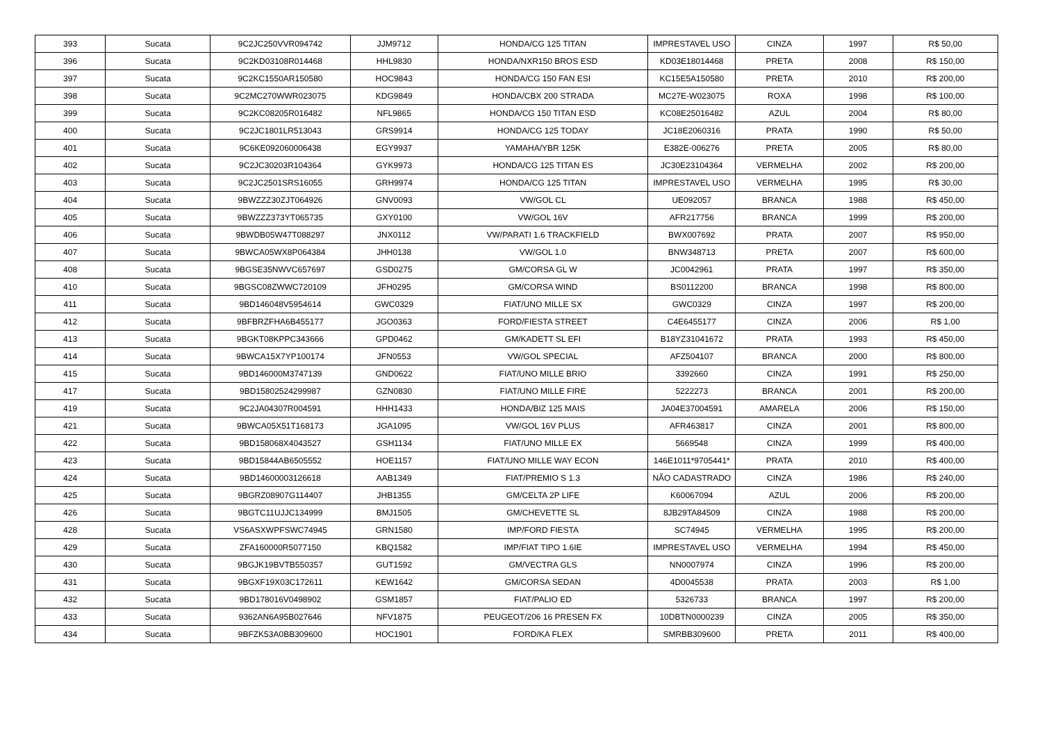| 393 | Sucata | 9C2JC250VVR094742 | JJM9712 | HONDA/CG 125 TITAN | IMPRESTAVEL USO | CINZA | 1997 | R$ 50,00 |
| 396 | Sucata | 9C2KD03108R014468 | HHL9830 | HONDA/NXR150 BROS ESD | KD03E18014468 | PRETA | 2008 | R$ 150,00 |
| 397 | Sucata | 9C2KC1550AR150580 | HOC9843 | HONDA/CG 150 FAN ESI | KC15E5A150580 | PRETA | 2010 | R$ 200,00 |
| 398 | Sucata | 9C2MC270WWR023075 | KDG9849 | HONDA/CBX 200 STRADA | MC27E-W023075 | ROXA | 1998 | R$ 100,00 |
| 399 | Sucata | 9C2KC08205R016482 | NFL9865 | HONDA/CG 150 TITAN ESD | KC08E25016482 | AZUL | 2004 | R$ 80,00 |
| 400 | Sucata | 9C2JC1801LR513043 | GRS9914 | HONDA/CG 125 TODAY | JC18E2060316 | PRATA | 1990 | R$ 50,00 |
| 401 | Sucata | 9C6KE092060006438 | EGY9937 | YAMAHA/YBR 125K | E382E-006276 | PRETA | 2005 | R$ 80,00 |
| 402 | Sucata | 9C2JC30203R104364 | GYK9973 | HONDA/CG 125 TITAN ES | JC30E23104364 | VERMELHA | 2002 | R$ 200,00 |
| 403 | Sucata | 9C2JC2501SRS16055 | GRH9974 | HONDA/CG 125 TITAN | IMPRESTAVEL USO | VERMELHA | 1995 | R$ 30,00 |
| 404 | Sucata | 9BWZZZ30ZJT064926 | GNV0093 | VW/GOL CL | UE092057 | BRANCA | 1988 | R$ 450,00 |
| 405 | Sucata | 9BWZZZ373YT065735 | GXY0100 | VW/GOL 16V | AFR217756 | BRANCA | 1999 | R$ 200,00 |
| 406 | Sucata | 9BWDB05W47T088297 | JNX0112 | VW/PARATI 1.6 TRACKFIELD | BWX007692 | PRATA | 2007 | R$ 950,00 |
| 407 | Sucata | 9BWCA05WX8P064384 | JHH0138 | VW/GOL 1.0 | BNW348713 | PRETA | 2007 | R$ 600,00 |
| 408 | Sucata | 9BGSE35NWVC657697 | GSD0275 | GM/CORSA GL W | JC0042961 | PRATA | 1997 | R$ 350,00 |
| 410 | Sucata | 9BGSC08ZWWC720109 | JFH0295 | GM/CORSA WIND | BS0112200 | BRANCA | 1998 | R$ 800,00 |
| 411 | Sucata | 9BD146048V5954614 | GWC0329 | FIAT/UNO MILLE SX | GWC0329 | CINZA | 1997 | R$ 200,00 |
| 412 | Sucata | 9BFBRZFHA6B455177 | JGO0363 | FORD/FIESTA STREET | C4E6455177 | CINZA | 2006 | R$ 1,00 |
| 413 | Sucata | 9BGKT08KPPC343666 | GPD0462 | GM/KADETT SL EFI | B18YZ31041672 | PRATA | 1993 | R$ 450,00 |
| 414 | Sucata | 9BWCA15X7YP100174 | JFN0553 | VW/GOL SPECIAL | AFZ504107 | BRANCA | 2000 | R$ 800,00 |
| 415 | Sucata | 9BD146000M3747139 | GND0622 | FIAT/UNO MILLE BRIO | 3392660 | CINZA | 1991 | R$ 250,00 |
| 417 | Sucata | 9BD15802524299987 | GZN0830 | FIAT/UNO MILLE FIRE | 5222273 | BRANCA | 2001 | R$ 200,00 |
| 419 | Sucata | 9C2JA04307R004591 | HHH1433 | HONDA/BIZ 125 MAIS | JA04E37004591 | AMARELA | 2006 | R$ 150,00 |
| 421 | Sucata | 9BWCA05X51T168173 | JGA1095 | VW/GOL 16V PLUS | AFR463817 | CINZA | 2001 | R$ 800,00 |
| 422 | Sucata | 9BD158068X4043527 | GSH1134 | FIAT/UNO MILLE EX | 5669548 | CINZA | 1999 | R$ 400,00 |
| 423 | Sucata | 9BD15844AB6505552 | HOE1157 | FIAT/UNO MILLE WAY ECON | 146E1011*9705441* | PRATA | 2010 | R$ 400,00 |
| 424 | Sucata | 9BD14600003126618 | AAB1349 | FIAT/PREMIO S 1.3 | NÃO CADASTRADO | CINZA | 1986 | R$ 240,00 |
| 425 | Sucata | 9BGRZ08907G114407 | JHB1355 | GM/CELTA 2P LIFE | K60067094 | AZUL | 2006 | R$ 200,00 |
| 426 | Sucata | 9BGTC11UJJC134999 | BMJ1505 | GM/CHEVETTE SL | 8JB29TA84509 | CINZA | 1988 | R$ 200,00 |
| 428 | Sucata | VS6ASXWPFSWC74945 | GRN1580 | IMP/FORD FIESTA | SC74945 | VERMELHA | 1995 | R$ 200,00 |
| 429 | Sucata | ZFA160000R5077150 | KBQ1582 | IMP/FIAT TIPO 1.6IE | IMPRESTAVEL USO | VERMELHA | 1994 | R$ 450,00 |
| 430 | Sucata | 9BGJK19BVTB550357 | GUT1592 | GM/VECTRA GLS | NN0007974 | CINZA | 1996 | R$ 200,00 |
| 431 | Sucata | 9BGXF19X03C172611 | KEW1642 | GM/CORSA SEDAN | 4D0045538 | PRATA | 2003 | R$ 1,00 |
| 432 | Sucata | 9BD178016V0498902 | GSM1857 | FIAT/PALIO ED | 5326733 | BRANCA | 1997 | R$ 200,00 |
| 433 | Sucata | 9362AN6A95B027646 | NFV1875 | PEUGEOT/206 16 PRESEN FX | 10DBTN0000239 | CINZA | 2005 | R$ 350,00 |
| 434 | Sucata | 9BFZK53A0BB309600 | HOC1901 | FORD/KA FLEX | SMRBB309600 | PRETA | 2011 | R$ 400,00 |